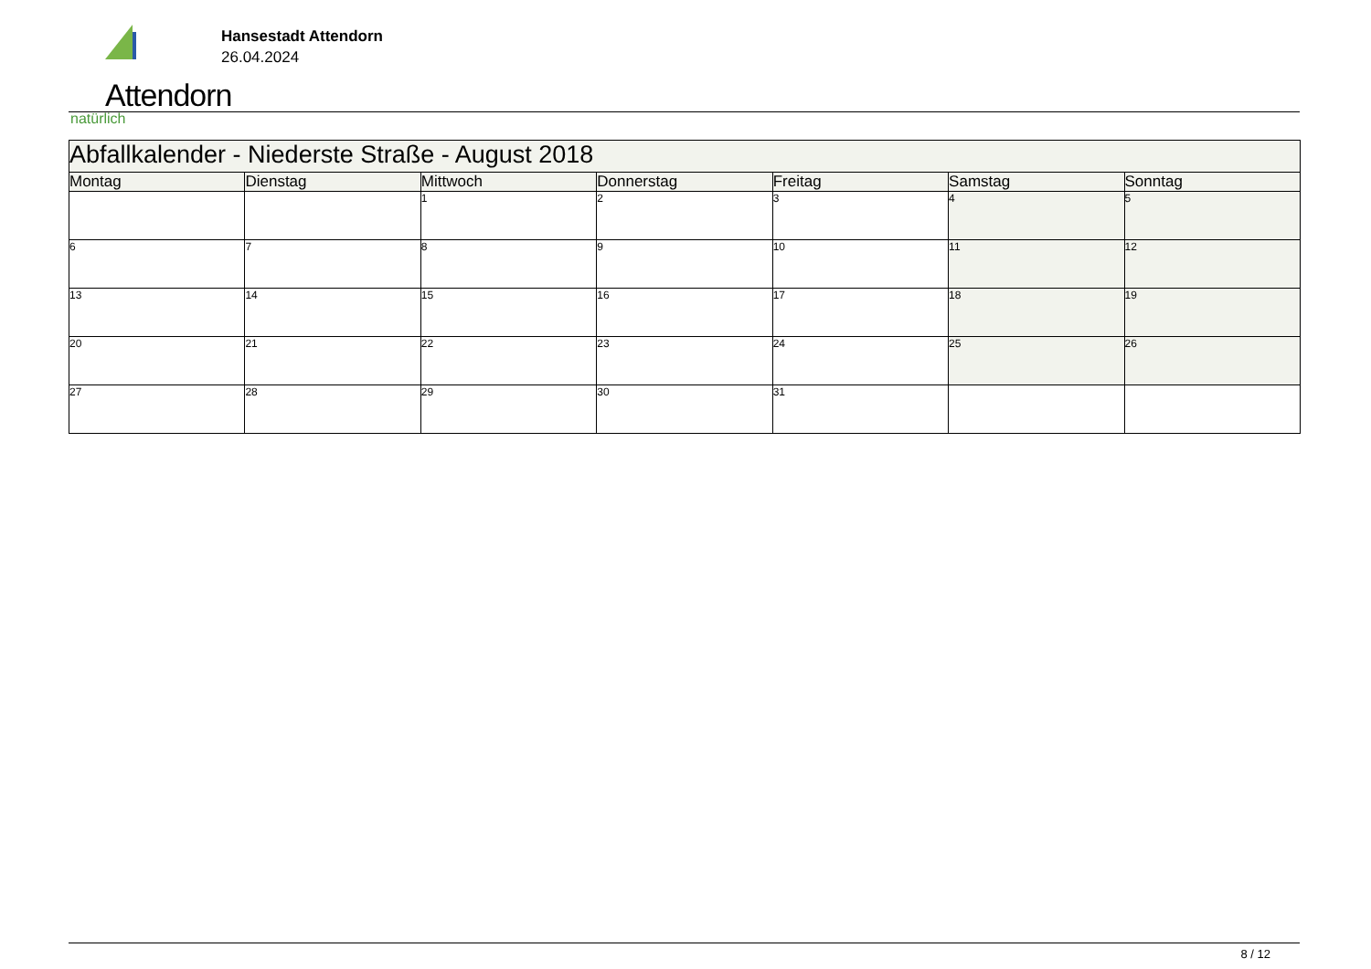Attendorn
natürlich
Hansestadt Attendorn
26.04.2024
| Abfallkalender - Niederste Straße - August 2018 | | | | | | |
| --- | --- | --- | --- | --- | --- | --- |
| Montag | Dienstag | Mittwoch | Donnerstag | Freitag | Samstag | Sonntag |
| | | 1 | 2 | 3 | 4 | 5 |
| 6 | 7 | 8 | 9 | 10 | 11 | 12 |
| 13 | 14 | 15 | 16 | 17 | 18 | 19 |
| 20 | 21 | 22 | 23 | 24 | 25 | 26 |
| 27 | 28 | 29 | 30 | 31 | | |
8 / 12